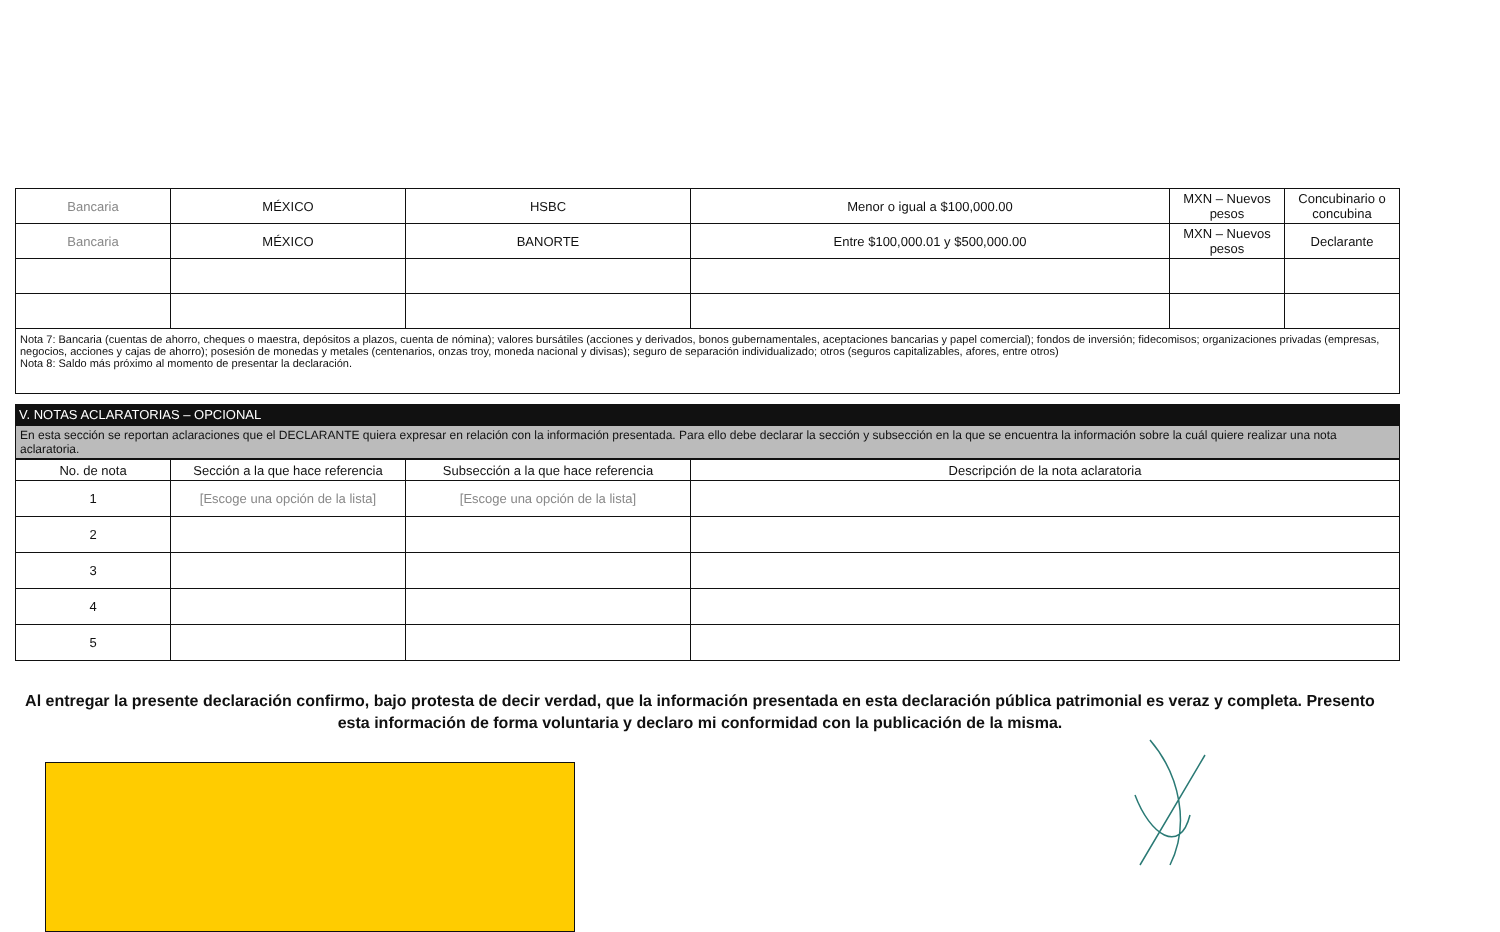| Bancaria | MÉXICO | HSBC | Menor o igual a $100,000.00 | MXN – Nuevos pesos | Concubinario o concubina |
| Bancaria | MÉXICO | BANORTE | Entre $100,000.01 y $500,000.00 | MXN – Nuevos pesos | Declarante |
Nota 7: Bancaria (cuentas de ahorro, cheques o maestra, depósitos a plazos, cuenta de nómina); valores bursátiles (acciones y derivados, bonos gubernamentales, aceptaciones bancarias y papel comercial); fondos de inversión; fidecomisos; organizaciones privadas (empresas, negocios, acciones y cajas de ahorro); posesión de monedas y metales (centenarios, onzas troy, moneda nacional y divisas); seguro de separación individualizado; otros (seguros capitalizables, afores, entre otros)
Nota 8: Saldo más próximo al momento de presentar la declaración.
V. NOTAS ACLARATORIAS – OPCIONAL
En esta sección se reportan aclaraciones que el DECLARANTE quiera expresar en relación con la información presentada. Para ello debe declarar la sección y subsección en la que se encuentra la información sobre la cuál quiere realizar una nota aclaratoria.
| No. de nota | Sección a la que hace referencia | Subsección a la que hace referencia | Descripción de la nota aclaratoria |
| --- | --- | --- | --- |
| 1 | [Escoge una opción de la lista] | [Escoge una opción de la lista] | |
| 2 | | | |
| 3 | | | |
| 4 | | | |
| 5 | | | |
Al entregar la presente declaración confirmo, bajo protesta de decir verdad, que la información presentada en esta declaración pública patrimonial es veraz y completa. Presento esta información de forma voluntaria y declaro mi conformidad con la publicación de la misma.